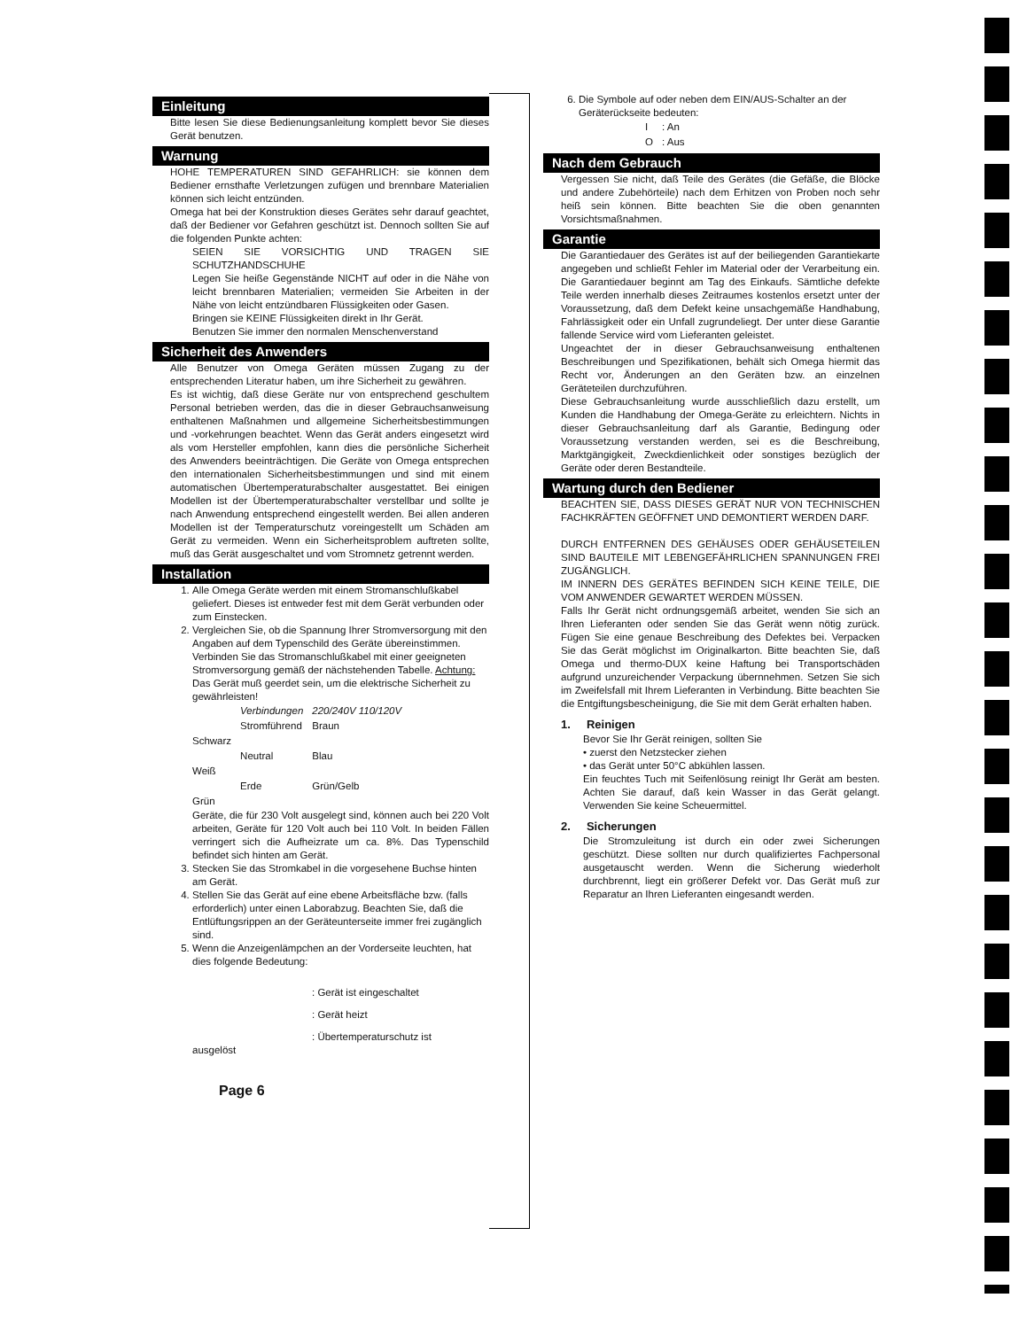Einleitung
Bitte lesen Sie diese Bedienungsanleitung komplett bevor Sie dieses Gerät benutzen.
Warnung
HOHE TEMPERATUREN SIND GEFAHRLICH: sie können dem Bediener ernsthafte Verletzungen zufügen und brennbare Materialien können sich leicht entzünden.
Omega hat bei der Konstruktion dieses Gerätes sehr darauf geachtet, daß der Bediener vor Gefahren geschützt ist. Dennoch sollten Sie auf die folgenden Punkte achten:
SEIEN SIE VORSICHTIG UND TRAGEN SIE SCHUTZHANDSCHUHE
Legen Sie heiße Gegenstände NICHT auf oder in die Nähe von leicht brennbaren Materialien; vermeiden Sie Arbeiten in der Nähe von leicht entzündbaren Flüssigkeiten oder Gasen.
Bringen sie KEINE Flüssigkeiten direkt in Ihr Gerät.
Benutzen Sie immer den normalen Menschenverstand
Sicherheit des Anwenders
Alle Benutzer von Omega Geräten müssen Zugang zu der entsprechenden Literatur haben, um ihre Sicherheit zu gewähren.
Es ist wichtig, daß diese Geräte nur von entsprechend geschultem Personal betrieben werden, das die in dieser Gebrauchsanweisung enthaltenen Maßnahmen und allgemeine Sicherheitsbestimmungen und -vorkehrungen beachtet. Wenn das Gerät anders eingesetzt wird als vom Hersteller empfohlen, kann dies die persönliche Sicherheit des Anwenders beeinträchtigen. Die Geräte von Omega entsprechen den internationalen Sicherheitsbestimmungen und sind mit einem automatischen Übertemperaturabschalter ausgestattet. Bei einigen Modellen ist der Übertemperaturabschalter verstellbar und sollte je nach Anwendung entsprechend eingestellt werden. Bei allen anderen Modellen ist der Temperaturschutz voreingestellt um Schäden am Gerät zu vermeiden. Wenn ein Sicherheitsproblem auftreten sollte, muß das Gerät ausgeschaltet und vom Stromnetz getrennt werden.
Installation
1. Alle Omega Geräte werden mit einem Stromanschlußkabel geliefert. Dieses ist entweder fest mit dem Gerät verbunden oder zum Einstecken.
2. Vergleichen Sie, ob die Spannung Ihrer Stromversorgung mit den Angaben auf dem Typenschild des Geräte übereinstimmen. Verbinden Sie das Stromanschlußkabel mit einer geeigneten Stromversorgung gemäß der nächstehenden Tabelle. Achtung: Das Gerät muß geerdet sein, um die elektrische Sicherheit zu gewährleisten!
| | Verbindungen | 220/240V 110/120V |
| | Stromführend | Braun |
| Schwarz | | |
| | Neutral | Blau |
| Weiß | | |
| | Erde | Grün/Gelb |
| Grün | | |
Geräte, die für 230 Volt ausgelegt sind, können auch bei 220 Volt arbeiten, Geräte für 120 Volt auch bei 110 Volt. In beiden Fällen verringert sich die Aufheizrate um ca. 8%. Das Typenschild befindet sich hinten am Gerät.
3. Stecken Sie das Stromkabel in die vorgesehene Buchse hinten am Gerät.
4. Stellen Sie das Gerät auf eine ebene Arbeitsfläche bzw. (falls erforderlich) unter einen Laborabzug. Beachten Sie, daß die Entlüftungsrippen an der Geräteunterseite immer frei zugänglich sind.
5. Wenn die Anzeigenlämpchen an der Vorderseite leuchten, hat dies folgende Bedeutung:
: Gerät ist eingeschaltet
: Gerät heizt
: Übertemperaturschutz ist
ausgelöst
Page 6
6. Die Symbole auf oder neben dem EIN/AUS-Schalter an der Geräterückseite bedeuten:
| I | : An |
| O | : Aus |
Nach dem Gebrauch
Vergessen Sie nicht, daß Teile des Gerätes (die Gefäße, die Blöcke und andere Zubehörteile) nach dem Erhitzen von Proben noch sehr heiß sein können. Bitte beachten Sie die oben genannten Vorsichtsmaßnahmen.
Garantie
Die Garantiedauer des Gerätes ist auf der beiliegenden Garantiekarte angegeben und schließt Fehler im Material oder der Verarbeitung ein. Die Garantiedauer beginnt am Tag des Einkaufs. Sämtliche defekte Teile werden innerhalb dieses Zeitraumes kostenlos ersetzt unter der Voraussetzung, daß dem Defekt keine unsachgemäße Handhabung, Fahrlässigkeit oder ein Unfall zugrundeliegt. Der unter diese Garantie fallende Service wird vom Lieferanten geleistet.
Ungeachtet der in dieser Gebrauchsanweisung enthaltenen Beschreibungen und Spezifikationen, behält sich Omega hiermit das Recht vor, Änderungen an den Geräten bzw. an einzelnen Geräteteilen durchzuführen.
Diese Gebrauchsanleitung wurde ausschließlich dazu erstellt, um Kunden die Handhabung der Omega-Geräte zu erleichtern. Nichts in dieser Gebrauchsanleitung darf als Garantie, Bedingung oder Voraussetzung verstanden werden, sei es die Beschreibung, Marktgängigkeit, Zweckdienlichkeit oder sonstiges bezüglich der Geräte oder deren Bestandteile.
Wartung durch den Bediener
BEACHTEN SIE, DASS DIESES GERÄT NUR VON TECHNISCHEN FACHKRÄFTEN GEÖFFNET UND DEMONTIERT WERDEN DARF.
DURCH ENTFERNEN DES GEHÄUSES ODER GEHÄUSETEILEN SIND BAUTEILE MIT LEBENGEFÄHRLICHEN SPANNUNGEN FREI ZUGÄNGLICH.
IM INNERN DES GERÄTES BEFINDEN SICH KEINE TEILE, DIE VOM ANWENDER GEWARTET WERDEN MÜSSEN.
Falls Ihr Gerät nicht ordnungsgemäß arbeitet, wenden Sie sich an Ihren Lieferanten oder senden Sie das Gerät wenn nötig zurück. Fügen Sie eine genaue Beschreibung des Defektes bei. Verpacken Sie das Gerät möglichst im Originalkarton. Bitte beachten Sie, daß Omega und thermo-DUX keine Haftung bei Transportschäden aufgrund unzureichender Verpackung übernnehmen. Setzen Sie sich im Zweifelsfall mit Ihrem Lieferanten in Verbindung. Bitte beachten Sie die Entgiftungsbescheinigung, die Sie mit dem Gerät erhalten haben.
1. Reinigen
Bevor Sie Ihr Gerät reinigen, sollten Sie
• zuerst den Netzstecker ziehen
• das Gerät unter 50°C abkühlen lassen.
Ein feuchtes Tuch mit Seifenlösung reinigt Ihr Gerät am besten. Achten Sie darauf, daß kein Wasser in das Gerät gelangt. Verwenden Sie keine Scheuermittel.
2. Sicherungen
Die Stromzuleitung ist durch ein oder zwei Sicherungen geschützt. Diese sollten nur durch qualifiziertes Fachpersonal ausgetauscht werden. Wenn die Sicherung wiederholt durchbrennt, liegt ein größerer Defekt vor. Das Gerät muß zur Reparatur an Ihren Lieferanten eingesandt werden.